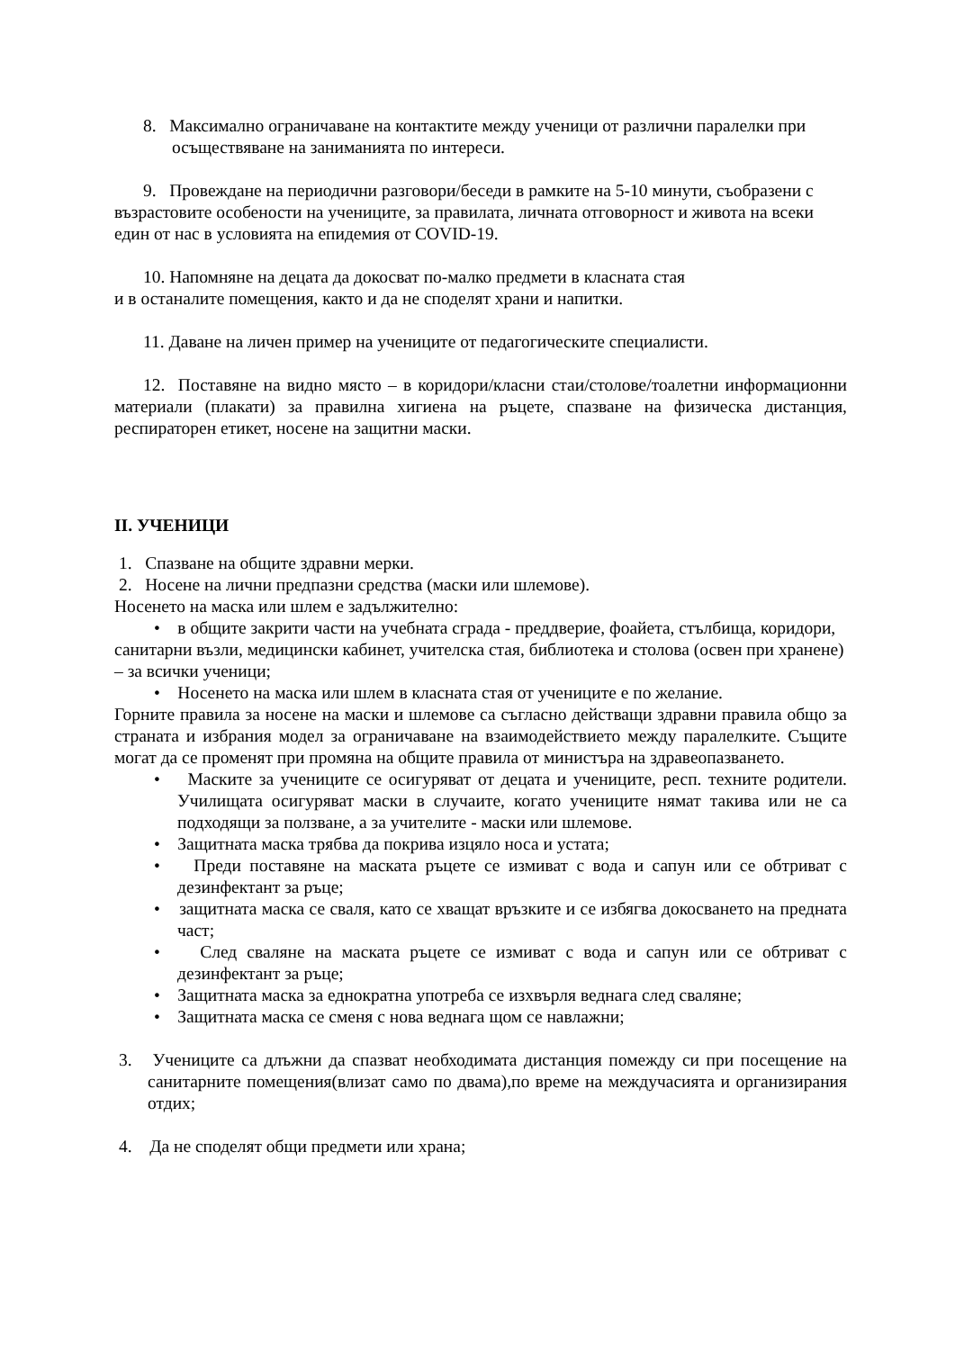8. Максимално ограничаване на контактите между ученици от различни паралелки при осъществяване на заниманията по интереси.
9. Провеждане на периодични разговори/беседи в рамките на 5-10 минути, съобразени с възрастовите особености на учениците, за правилата, личната отговорност и живота на всеки един от нас в условията на епидемия от COVID-19.
10. Напомняне на децата да докосват по-малко предмети в класната стая
и в останалите помещения, както и да не споделят храни и напитки.
11. Даване на личен пример на учениците от педагогическите специалисти.
12. Поставяне на видно място – в коридори/класни стаи/столове/тоалетни информационни материали (плакати) за правилна хигиена на ръцете, спазване на физическа дистанция, респираторен етикет, носене на защитни маски.
II. УЧЕНИЦИ
1. Спазване на общите здравни мерки.
2. Носене на лични предпазни средства (маски или шлемове).
Носенето на маска или шлем е задължително:
• в общите закрити части на учебната сграда - преддверие, фоайета, стълбища, коридори, санитарни възли, медицински кабинет, учителска стая, библиотека и столова (освен при хранене) – за всички ученици;
• Носенето на маска или шлем в класната стая от учениците е по желание.
Горните правила за носене на маски и шлемове са съгласно действащи здравни правила общо за страната и избрания модел за ограничаване на взаимодействието между паралелките. Същите могат да се променят при промяна на общите правила от министъра на здравеопазването.
• Маските за учениците се осигуряват от децата и учениците, респ. техните родители. Училищата осигуряват маски в случаите, когато учениците нямат такива или не са подходящи за ползване, а за учителите - маски или шлемове.
• Защитната маска трябва да покрива изцяло носа и устата;
• Преди поставяне на маската ръцете се измиват с вода и сапун или се обтриват с дезинфектант за ръце;
• защитната маска се сваля, като се хващат връзките и се избягва докосването на предната част;
• След сваляне на маската ръцете се измиват с вода и сапун или се обтриват с дезинфектант за ръце;
• Защитната маска за еднократна употреба се изхвърля веднага след сваляне;
• Защитната маска се сменя с нова веднага щом се навлажни;
3. Учениците са длъжни да спазват необходимата дистанция помежду си при посещение на санитарните помещения(влизат само по двама),по време на междучасията и организирания отдих;
4. Да не споделят общи предмети или храна;